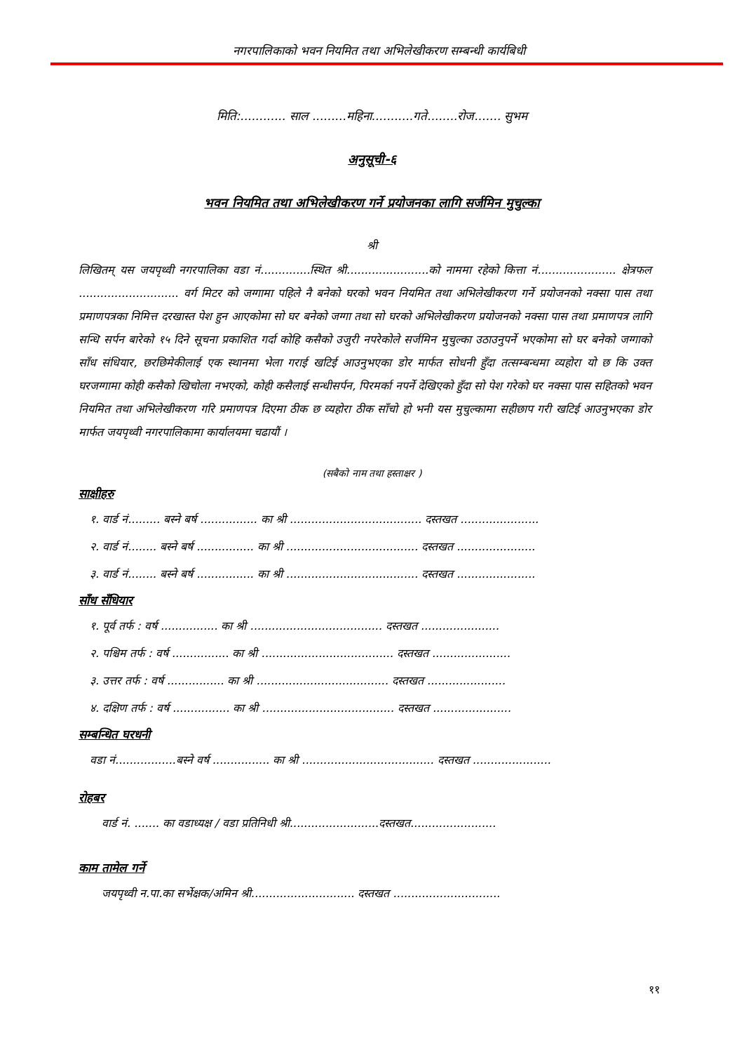नगरपालिकाको भवन नियमित तथा अभिलेखीकरण सम्बन्धी कार्यबिधी
मिति:............ साल .........महिना...........गते........रोज....... सुभम
अनुसूची-६
भवन नियमित तथा अभिलेखीकरण गर्ने प्रयोजनका लागि सर्जमिन मुचुल्का
श्री
लिखितम् यस जयपृथ्वी नगरपालिका वडा नं..............स्थित श्री.......................को नाममा रहेको कित्ता नं...................... क्षेत्रफल ............................ वर्ग मिटर को जग्गामा पहिले नै बनेको घरको भवन नियमित तथा अभिलेखीकरण गर्ने प्रयोजनको नक्सा पास तथा प्रमाणपत्रका निमित्त दरखास्त पेश हुन आएकोमा सो घर बनेको जग्गा तथा सो घरको अभिलेखीकरण प्रयोजनको नक्सा पास तथा प्रमाणपत्र लागि सन्धि सर्पन बारेको १५ दिने सूचना प्रकाशित गर्दा कोहि कसैको उजुरी नपरेकोले सर्जमिन मुचुल्का उठाउनुपर्ने भएकोमा सो घर बनेको जग्गाको साँध संधियार, छरछिमेकीलाई एक स्थानमा भेला गराई खटिई आउनुभएका डोर मार्फत सोधनी हुँदा तत्सम्बन्धमा व्यहोरा यो छ कि उक्त घरजग्गामा कोही कसैको खिचोला नभएको, कोही कसैलाई सन्धीसर्पन, पिरमर्का नपर्ने देखिएको हुँदा सो पेश गरेको घर नक्सा पास सहितको भवन नियमित तथा अभिलेखीकरण गरि प्रमाणपत्र दिएमा ठीक छ व्यहोरा ठीक साँचो हो भनी यस मुचुल्कामा सहीछाप गरी खटिई आउनुभएका डोर मार्फत जयपृथ्वी नगरपालिकामा कार्यालयमा चढायौं ।
(सबैको नाम तथा हस्ताक्षर )
साक्षीहरु
१. वार्ड नं......... बस्ने बर्ष ................ का श्री ..................................... दस्तखत ......................
२. वार्ड नं........ बस्ने बर्ष ................ का श्री ..................................... दस्तखत ......................
३. वार्ड नं........ बस्ने बर्ष ................ का श्री ..................................... दस्तखत ......................
साँध सँधियार
१. पूर्व तर्फ : वर्ष ................ का श्री ..................................... दस्तखत ......................
२. पश्चिम तर्फ : वर्ष ................ का श्री ..................................... दस्तखत ......................
३. उत्तर तर्फ : वर्ष ................ का श्री ..................................... दस्तखत ......................
४. दक्षिण तर्फ : वर्ष ................ का श्री ..................................... दस्तखत ......................
सम्बन्धित घरधनी
वडा नं.................बस्ने वर्ष ................ का श्री ..................................... दस्तखत ......................
रोहबर
वार्ड नं. ....... का वडाध्यक्ष / वडा प्रतिनिधी श्री.........................दस्तखत........................
काम तामेल गर्ने
जयपृथ्वी न.पा.का सर्भेक्षक/अमिन श्री............................. दस्तखत ..............................
११